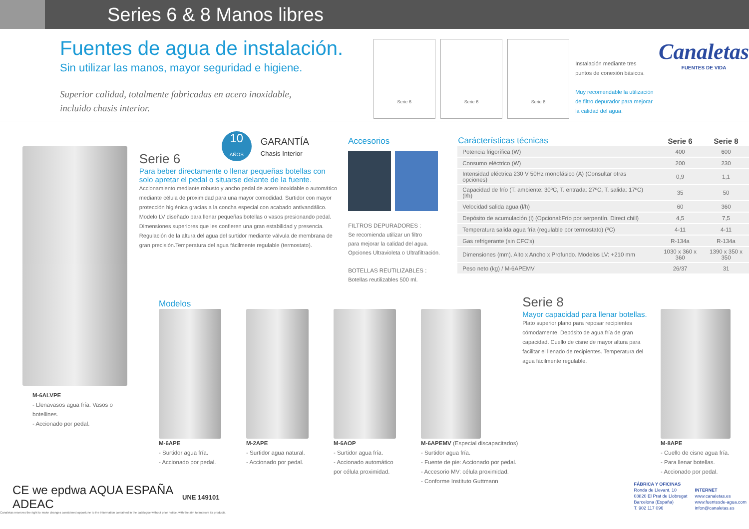Series 6 & 8 Manos libres
Fuentes de agua de instalación.
Sin utilizar las manos, mayor seguridad e higiene.
Superior calidad, totalmente fabricadas en acero inoxidable,
incluido chasis interior.
Serie 6 Serie 6 Serie 8
Instalación mediante tres puntos de conexión básicos.
Muy recomendable la utilización de filtro depurador para mejorar la calidad del agua.
Canaletas
FUENTES DE VIDA
M-6ALVPE
- Llenavasos agua fría: Vasos o botellines.
- Accionado por pedal.
10
AÑOS
GARANTÍA
Chasis Interior
Serie 6
Para beber directamente o llenar pequeñas botellas con solo apretar el pedal o situarse delante de la fuente.
Accionamiento mediante robusto y ancho pedal de acero inoxidable o automático mediante célula de proximidad para una mayor comodidad. Surtidor con mayor protección higiénica gracias a la concha especial con acabado antivandálico. Modelo LV diseñado para llenar pequeñas botellas o vasos presionando pedal. Dimensiones superiores que les confieren una gran estabilidad y presencia. Regulación de la altura del agua del surtidor mediante válvula de membrana de gran precisión.Temperatura del agua fácilmente regulable (termostato).
Accesorios
FILTROS DEPURADORES :
Se recomienda utilizar un filtro
para mejorar la calidad del agua.
Opciones Ultravioleta o Ultrafiltración.
BOTELLAS REUTILIZABLES :
Botellas reutilizables 500 ml.
| Carácterísticas técnicas | Serie 6 | Serie 8 |
| --- | --- | --- |
| Potencia frigorífica (W) | 400 | 600 |
| Consumo eléctrico (W) | 200 | 230 |
| Intensidad eléctrica 230 V 50Hz monofásico (A) (Consultar otras opciones) | 0,9 | 1,1 |
| Capacidad de frío (T. ambiente: 30ºC, T. entrada: 27ºC, T. salida: 17ºC)(l/h) | 35 | 50 |
| Velocidad salida agua (l/h) | 60 | 360 |
| Depósito de acumulación (l) (Opcional:Frío por serpentín. Direct chill) | 4,5 | 7,5 |
| Temperatura salida agua fría (regulable por termostato) (ºC) | 4-11 | 4-11 |
| Gas refrigerante (sin CFC's) | R-134a | R-134a |
| Dimensiones (mm). Alto x Ancho x Profundo. Modelos LV: +210 mm | 1030 x 360 x 360 | 1390 x 350 x 350 |
| Peso neto (kg) / M-6APEMV | 26/37 | 31 |
Serie 8
Mayor capacidad para llenar botellas.
Plato superior plano para reposar recipientes cómodamente. Depósito de agua fría de gran capacidad. Cuello de cisne de mayor altura para facilitar el llenado de recipientes. Temperatura del agua fácilmente regulable.
Modelos
M-6APE
- Surtidor agua fría.
- Accionado por pedal.
M-2APE
- Surtidor agua natural.
- Accionado por pedal.
M-6AOP
- Surtidor agua fría.
- Accionado automático por célula proximidad.
M-6APEMV (Especial discapacitados)
- Surtidor agua fría.
- Fuente de pie: Accionado por pedal.
- Accesorio MV: célula proximidad.
- Conforme Instituto Guttmann
M-8APE
- Cuello de cisne agua fría.
- Para llenar botellas.
- Accionado por pedal.
CE we epdwa AQUA ESPAÑA ADEAC
UNE 149101
FÁBRICA Y OFICINAS
Ronda de Llevant, 10
08820 El Prat de Llobregat
Barcelona (España)
T. 902 117 096
INTERNET
www.canaletas.es
www.fuentesde-agua.com
infon@canaletas.es
Canaletas reserves the right to make changes considered opportune to the information contained in the catalogue without prior notice, with the aim to improve its products.